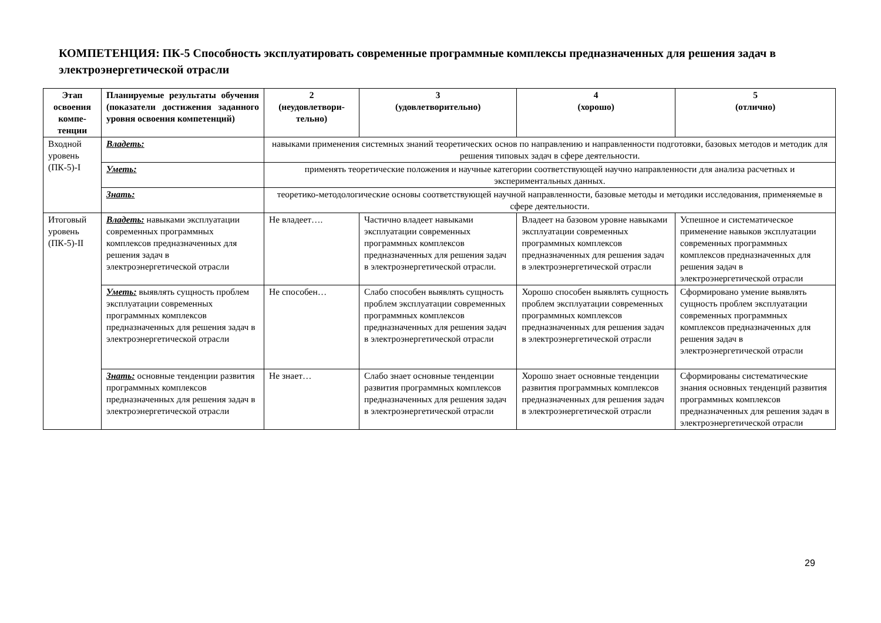КОМПЕТЕНЦИЯ: ПК-5 Способность эксплуатировать современные программные комплексы предназначенных для решения задач в электроэнергетической отрасли
| Этап освоения компе-тенции | Планируемые результаты обучения (показатели достижения заданного уровня освоения компетенций) | 2 (неудовлетвори-тельно) | 3 (удовлетворительно) | 4 (хорошо) | 5 (отлично) |
| --- | --- | --- | --- | --- | --- |
| Входной уровень (ПК-5)-I | Владеть: | навыками применения системных знаний теоретических основ по направлению и направленности подготовки, базовых методов и методик для решения типовых задач в сфере деятельности. | | | |
| | Уметь: | применять теоретические положения и научные категории соответствующей научно направленности для анализа расчетных и экспериментальных данных. | | | |
| | Знать: | теоретико-методологические основы соответствующей научной направленности, базовые методы и методики исследования, применяемые в сфере деятельности. | | | |
| Итоговый уровень (ПК-5)-II | Владеть: навыками эксплуатации современных программных комплексов предназначенных для решения задач в электроэнергетической отрасли | Не владеет…. | Частично владеет навыками эксплуатации современных программных комплексов предназначенных для решения задач в электроэнергетической отрасли. | Владеет на базовом уровне навыками эксплуатации современных программных комплексов предназначенных для решения задач в электроэнергетической отрасли | Успешное и систематическое применение навыков эксплуатации современных программных комплексов предназначенных для решения задач в электроэнергетической отрасли |
| | Уметь: выявлять сущность проблем эксплуатации современных программных комплексов предназначенных для решения задач в электроэнергетической отрасли | Не способен… | Слабо способен выявлять сущность проблем эксплуатации современных программных комплексов предназначенных для решения задач в электроэнергетической отрасли | Хорошо способен выявлять сущность проблем эксплуатации современных программных комплексов предназначенных для решения задач в электроэнергетической отрасли | Сформировано умение выявлять сущность проблем эксплуатации современных программных комплексов предназначенных для решения задач в электроэнергетической отрасли |
| | Знать: основные тенденции развития программных комплексов предназначенных для решения задач в электроэнергетической отрасли | Не знает… | Слабо знает основные тенденции развития программных комплексов предназначенных для решения задач в электроэнергетической отрасли | Хорошо знает основные тенденции развития программных комплексов предназначенных для решения задач в электроэнергетической отрасли | Сформированы систематические знания основных тенденций развития программных комплексов предназначенных для решения задач в электроэнергетической отрасли |
29